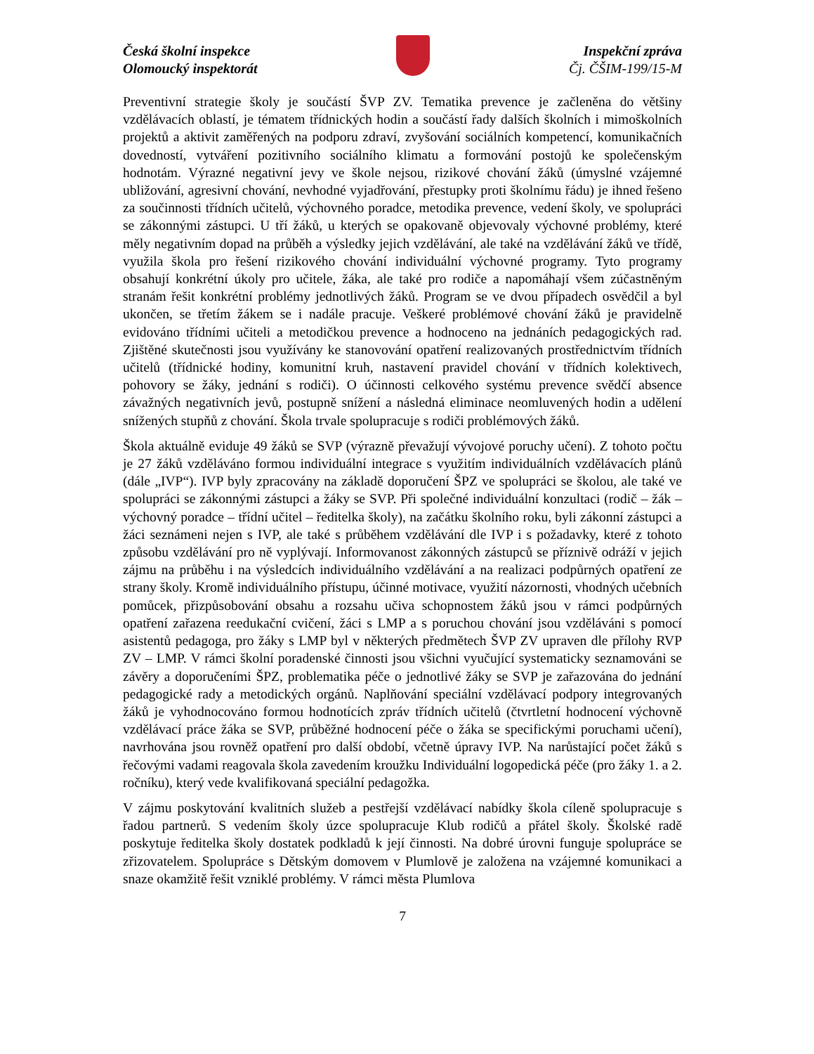Česká školní inspekce
Olomoucký inspektorát
Inspekční zpráva
Čj. ČŠIM-199/15-M
Preventivní strategie školy je součástí ŠVP ZV. Tematika prevence je začleněna do většiny vzdělávacích oblastí, je tématem třídnických hodin a součástí řady dalších školních i mimoškolních projektů a aktivit zaměřených na podporu zdraví, zvyšování sociálních kompetencí, komunikačních dovedností, vytváření pozitivního sociálního klimatu a formování postojů ke společenským hodnotám. Výrazné negativní jevy ve škole nejsou, rizikové chování žáků (úmyslné vzájemné ubližování, agresivní chování, nevhodné vyjadřování, přestupky proti školnímu řádu) je ihned řešeno za součinnosti třídních učitelů, výchovného poradce, metodika prevence, vedení školy, ve spolupráci se zákonnými zástupci. U tří žáků, u kterých se opakovaně objevovaly výchovné problémy, které měly negativním dopad na průběh a výsledky jejich vzdělávání, ale také na vzdělávání žáků ve třídě, využila škola pro řešení rizikového chování individuální výchovné programy. Tyto programy obsahují konkrétní úkoly pro učitele, žáka, ale také pro rodiče a napomáhají všem zúčastněným stranám řešit konkrétní problémy jednotlivých žáků. Program se ve dvou případech osvědčil a byl ukončen, se třetím žákem se i nadále pracuje. Veškeré problémové chování žáků je pravidelně evidováno třídními učiteli a metodičkou prevence a hodnoceno na jednáních pedagogických rad. Zjištěné skutečnosti jsou využívány ke stanovování opatření realizovaných prostřednictvím třídních učitelů (třídnické hodiny, komunitní kruh, nastavení pravidel chování v třídních kolektivech, pohovory se žáky, jednání s rodiči). O účinnosti celkového systému prevence svědčí absence závažných negativních jevů, postupně snížení a následná eliminace neomluvených hodin a udělení snížených stupňů z chování. Škola trvale spolupracuje s rodiči problémových žáků.
Škola aktuálně eviduje 49 žáků se SVP (výrazně převažují vývojové poruchy učení). Z tohoto počtu je 27 žáků vzděláváno formou individuální integrace s využitím individuálních vzdělávacích plánů (dále „IVP“). IVP byly zpracovány na základě doporučení ŠPZ ve spolupráci se školou, ale také ve spolupráci se zákonnými zástupci a žáky se SVP. Při společné individuální konzultaci (rodič – žák – výchovný poradce – třídní učitel – ředitelka školy), na začátku školního roku, byli zákonní zástupci a žáci seznámeni nejen s IVP, ale také s průběhem vzdělávání dle IVP i s požadavky, které z tohoto způsobu vzdělávání pro ně vyplývají. Informovanost zákonných zástupců se příznivě odráží v jejich zájmu na průběhu i na výsledcích individuálního vzdělávání a na realizaci podpůrných opatření ze strany školy. Kromě individuálního přístupu, účinné motivace, využití názornosti, vhodných učebních pomůcek, přizpůsobování obsahu a rozsahu učiva schopnostem žáků jsou v rámci podpůrných opatření zařazena reedukační cvičení, žáci s LMP a s poruchou chování jsou vzděláváni s pomocí asistentů pedagoga, pro žáky s LMP byl v některých předmětech ŠVP ZV upraven dle přílohy RVP ZV – LMP. V rámci školní poradenské činnosti jsou všichni vyučující systematicky seznamováni se závěry a doporučeními ŠPZ, problematika péče o jednotlivé žáky se SVP je zařazována do jednání pedagogické rady a metodických orgánů. Naplňování speciální vzdělávací podpory integrovaných žáků je vyhodnocováno formou hodnotících zpráv třídních učitelů (čtvrtletní hodnocení výchovně vzdělávací práce žáka se SVP, průběžné hodnocení péče o žáka se specifickými poruchami učení), navrhována jsou rovněž opatření pro další období, včetně úpravy IVP. Na narůstající počet žáků s řečovými vadami reagovala škola zavedením kroužku Individuální logopedická péče (pro žáky 1. a 2. ročníku), který vede kvalifikovaná speciální pedagožka.
V zájmu poskytování kvalitních služeb a pestřejší vzdělávací nabídky škola cíleně spolupracuje s řadou partnerů. S vedením školy úzce spolupracuje Klub rodičů a přátel školy. Školské radě poskytuje ředitelka školy dostatek podkladů k její činnosti. Na dobré úrovni funguje spolupráce se zřizovatelem. Spolupráce s Dětským domovem v Plumlově je založena na vzájemné komunikaci a snaze okamžitě řešit vzniklé problémy. V rámci města Plumlova
7